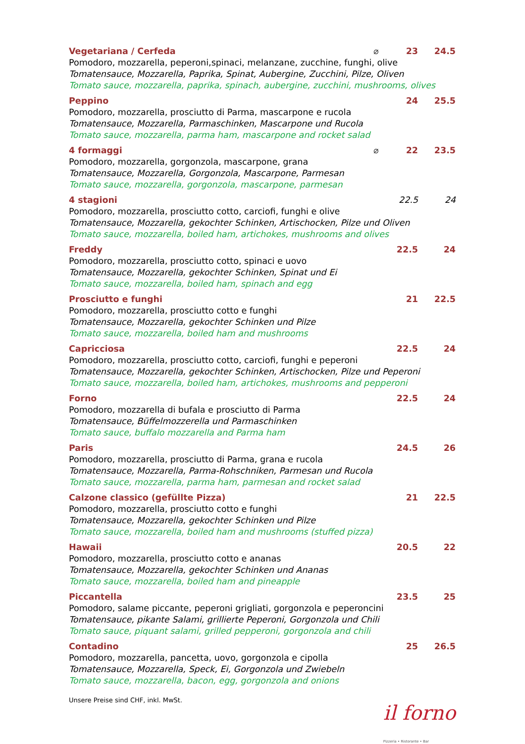Vegetariana / Cerfeda ⌀ 23 24.5
Pomodoro, mozzarella, peperoni,spinaci, melanzane, zucchine, funghi, olive
Tomatensauce, Mozzarella, Paprika, Spinat, Aubergine, Zucchini, Pilze, Oliven
Tomato sauce, mozzarella, paprika, spinach, aubergine, zucchini, mushrooms, olives
Peppino 24 25.5
Pomodoro, mozzarella, prosciutto di Parma, mascarpone e rucola
Tomatensauce, Mozzarella, Parmaschinken, Mascarpone und Rucola
Tomato sauce, mozzarella, parma ham, mascarpone and rocket salad
4 formaggi ⌀ 22 23.5
Pomodoro, mozzarella, gorgonzola, mascarpone, grana
Tomatensauce, Mozzarella, Gorgonzola, Mascarpone, Parmesan
Tomato sauce, mozzarella, gorgonzola, mascarpone, parmesan
4 stagioni 22.5 24
Pomodoro, mozzarella, prosciutto cotto, carciofi, funghi e olive
Tomatensauce, Mozzarella, gekochter Schinken, Artischocken, Pilze und Oliven
Tomato sauce, mozzarella, boiled ham, artichokes, mushrooms and olives
Freddy 22.5 24
Pomodoro, mozzarella, prosciutto cotto, spinaci e uovo
Tomatensauce, Mozzarella, gekochter Schinken, Spinat und Ei
Tomato sauce, mozzarella, boiled ham, spinach and egg
Prosciutto e funghi 21 22.5
Pomodoro, mozzarella, prosciutto cotto e funghi
Tomatensauce, Mozzarella, gekochter Schinken und Pilze
Tomato sauce, mozzarella, boiled ham and mushrooms
Capricciosa 22.5 24
Pomodoro, mozzarella, prosciutto cotto, carciofi, funghi e peperoni
Tomatensauce, Mozzarella, gekochter Schinken, Artischocken, Pilze und Peperoni
Tomato sauce, mozzarella, boiled ham, artichokes, mushrooms and pepperoni
Forno 22.5 24
Pomodoro, mozzarella di bufala e prosciutto di Parma
Tomatensauce, Büffelmozzerella und Parmaschinken
Tomato sauce, buffalo mozzarella and Parma ham
Paris 24.5 26
Pomodoro, mozzarella, prosciutto di Parma, grana e rucola
Tomatensauce, Mozzarella, Parma-Rohschniken, Parmesan und Rucola
Tomato sauce, mozzarella, parma ham, parmesan and rocket salad
Calzone classico (gefüllte Pizza) 21 22.5
Pomodoro, mozzarella, prosciutto cotto e funghi
Tomatensauce, Mozzarella, gekochter Schinken und Pilze
Tomato sauce, mozzarella, boiled ham and mushrooms (stuffed pizza)
Hawaii 20.5 22
Pomodoro, mozzarella, prosciutto cotto e ananas
Tomatensauce, Mozzarella, gekochter Schinken und Ananas
Tomato sauce, mozzarella, boiled ham and pineapple
Piccantella 23.5 25
Pomodoro, salame piccante, peperoni grigliati, gorgonzola e peperoncini
Tomatensauce, pikante Salami, grillierte Peperoni, Gorgonzola und Chili
Tomato sauce, piquant salami, grilled pepperoni, gorgonzola and chili
Contadino 25 26.5
Pomodoro, mozzarella, pancetta, uovo, gorgonzola e cipolla
Tomatensauce, Mozzarella, Speck, Ei, Gorgonzola und Zwiebeln
Tomato sauce, mozzarella, bacon, egg, gorgonzola and onions
Unsere Preise sind CHF, inkl. MwSt.
il forno
Pizzeria • Ristorante • Bar